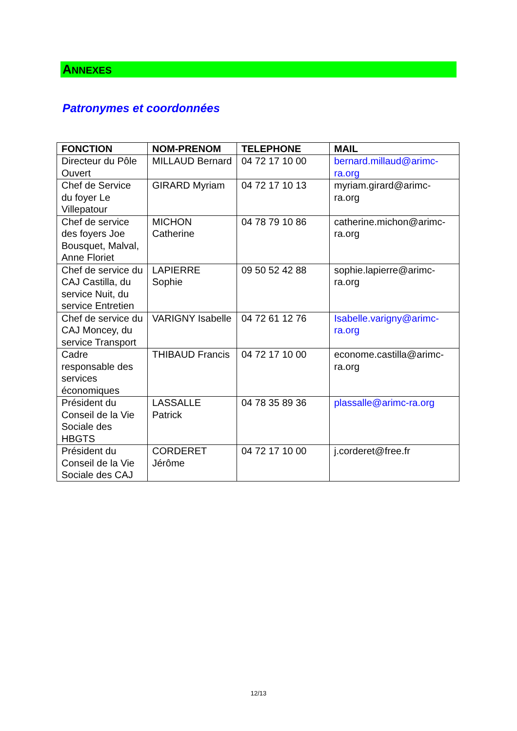ANNEXES
Patronymes et coordonnées
| FONCTION | NOM-PRENOM | TELEPHONE | MAIL |
| --- | --- | --- | --- |
| Directeur du Pôle Ouvert | MILLAUD Bernard | 04 72 17 10 00 | bernard.millaud@arimc-ra.org |
| Chef de Service du foyer Le Villepatour | GIRARD Myriam | 04 72 17 10 13 | myriam.girard@arimc-ra.org |
| Chef de service des foyers Joe Bousquet, Malval, Anne Floriet | MICHON Catherine | 04 78 79 10 86 | catherine.michon@arimc-ra.org |
| Chef de service du CAJ Castilla, du service Nuit, du service Entretien | LAPIERRE Sophie | 09 50 52 42 88 | sophie.lapierre@arimc-ra.org |
| Chef de service du CAJ Moncey, du service Transport | VARIGNY Isabelle | 04 72 61 12 76 | Isabelle.varigny@arimc-ra.org |
| Cadre responsable des services économiques | THIBAUD Francis | 04 72 17 10 00 | econome.castilla@arimc-ra.org |
| Président du Conseil de la Vie Sociale des HBGTS | LASSALLE Patrick | 04 78 35 89 36 | plassalle@arimc-ra.org |
| Président du Conseil de la Vie Sociale des CAJ | CORDERET Jérôme | 04 72 17 10 00 | j.corderet@free.fr |
12/13